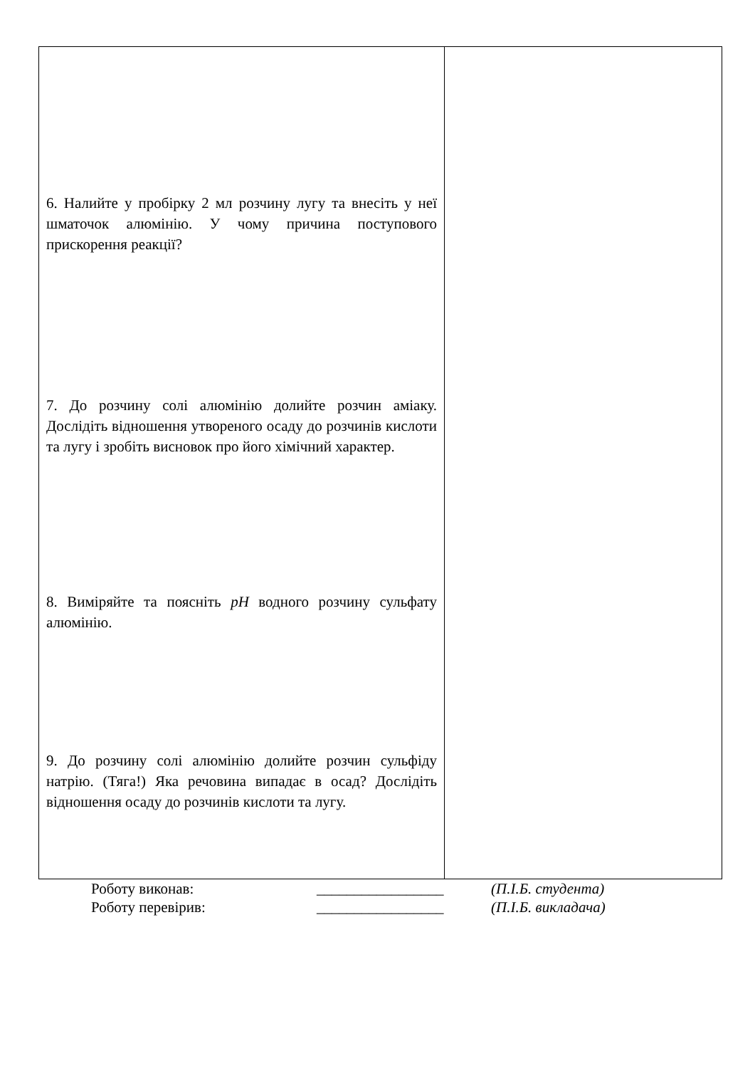| 6. Налийте у пробірку 2 мл розчину лугу та внесіть у неї шматочок алюмінію. У чому причина поступового прискорення реакції? 7. До розчину солі алюмінію долийте розчин аміаку. Дослідіть відношення утвореного осаду до розчинів кислоти та лугу і зробіть висновок про його хімічний характер. 8. Виміряйте та поясніть pH водного розчину сульфату алюмінію. 9. До розчину солі алюмінію долийте розчин сульфіду натрію. (Тяга!) Яка речовина випадає в осад? Дослідіть відношення осаду до розчинів кислоти та лугу. | |
| Роботу виконав: | _________________ | (П.І.Б. студента) |
| Роботу перевірив: | _________________ | (П.І.Б. викладача) |